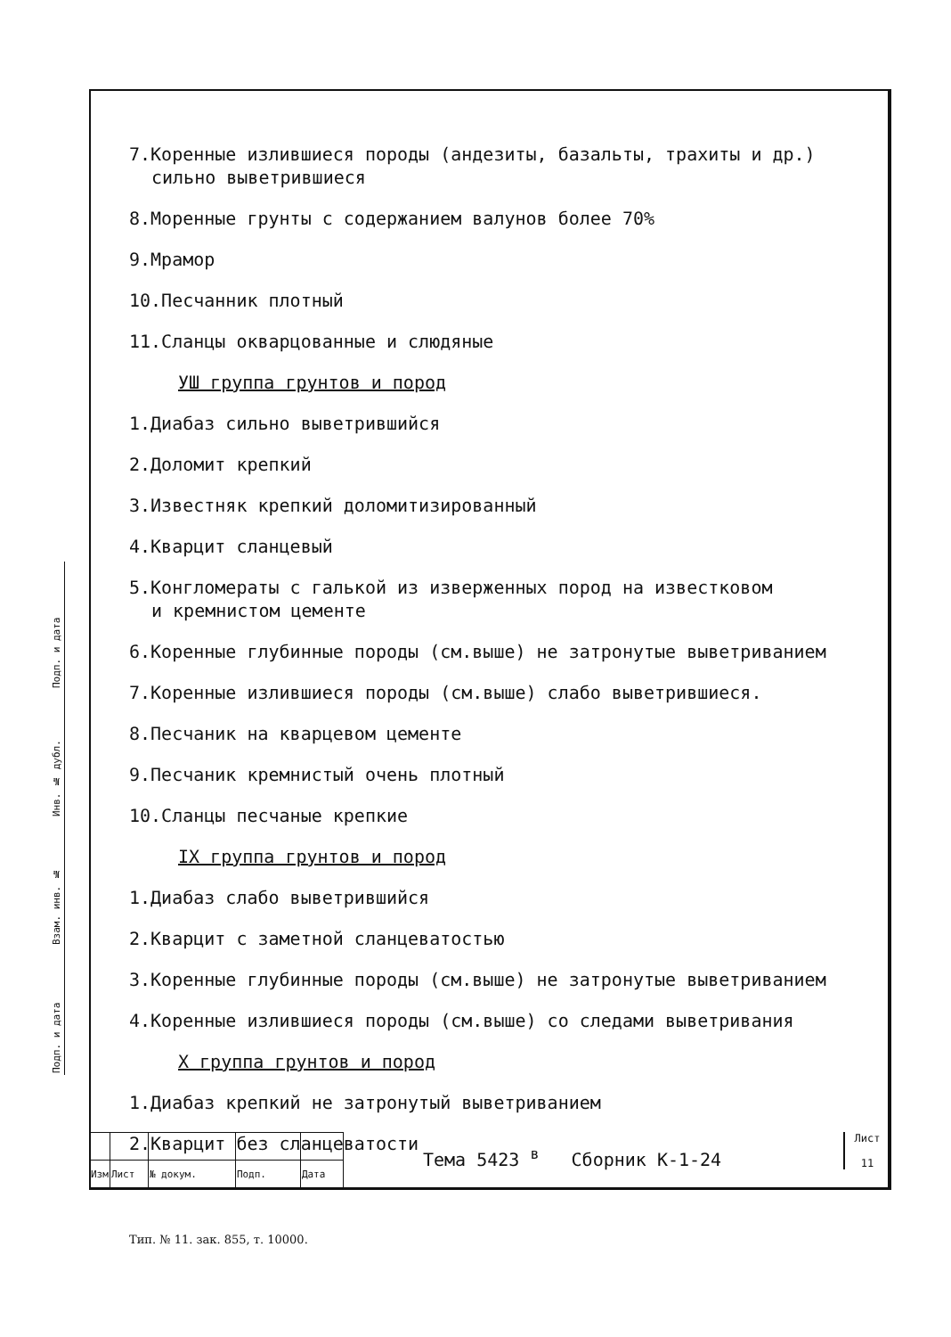7.Коренные излившиеся породы (андезиты, базальты, трахиты и др.)
сильно выветрившиеся
8.Моренные грунты с содержанием валунов более 70%
9.Мрамор
10.Песчанник плотный
11.Сланцы окварцованные и слюдяные
УШ группа грунтов и пород
1.Диабаз сильно выветрившийся
2.Доломит крепкий
3.Известняк крепкий доломитизированный
4.Кварцит сланцевый
5.Конгломераты с галькой из изверженных пород на известковом
и кремнистом цементе
6.Коренные глубинные породы (см.выше) не затронутые выветриванием
7.Коренные излившиеся породы (см.выше) слабо выветрившиеся.
8.Песчаник на кварцевом цементе
9.Песчаник кремнистый очень плотный
10.Сланцы песчаные крепкие
IX группа грунтов и пород
1.Диабаз слабо выветрившийся
2.Кварцит с заметной сланцеватостью
3.Коренные глубинные породы (см.выше) не затронутые выветриванием
4.Коренные излившиеся породы (см.выше) со следами выветривания
X группа грунтов и пород
1.Диабаз крепкий не затронутый выветриванием
2.Кварцит без сланцеватости
Подп. и дата
Инв. № дубл.
Взам. инв. №
Подп. и дата
| Изм | Лист | № докум. | Подп. | Дата |
Тема 5423 <sup>в</sup> Сборник К-1-24
Лист
11
Тип. № 11. зак. 855, т. 10000.